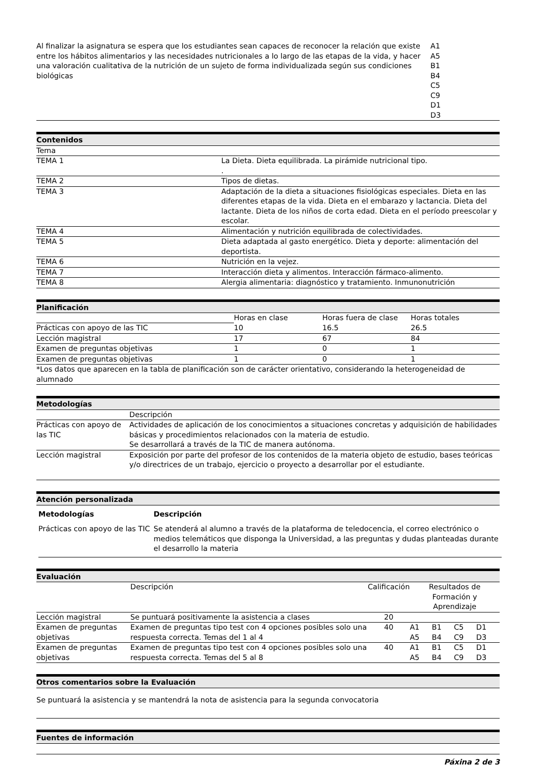| Al finalizar la asignatura se espera que los estudiantes sean capaces de reconocer la relación que existe entre los hábitos alimentarios y las necesidades nutricionales a lo largo de las etapas de la vida, y hacer una valoración cualitativa de la nutrición de un sujeto de forma individualizada según sus condiciones biológicas | A1 A5 B1 B4 C5 C9 D1 D3 |
Contenidos
| Tema | |
| TEMA 1 | La Dieta. Dieta equilibrada. La pirámide nutricional tipo. . |
| TEMA 2 | Tipos de dietas. |
| TEMA 3 | Adaptación de la dieta a situaciones fisiológicas especiales. Dieta en las diferentes etapas de la vida. Dieta en el embarazo y lactancia. Dieta del lactante. Dieta de los niños de corta edad. Dieta en el período preescolar y escolar. |
| TEMA 4 | Alimentación y nutrición equilibrada de colectividades. |
| TEMA 5 | Dieta adaptada al gasto energético. Dieta y deporte: alimentación del deportista. |
| TEMA 6 | Nutrición en la vejez. |
| TEMA 7 | Interacción dieta y alimentos. Interacción fármaco-alimento. |
| TEMA 8 | Alergia alimentaria: diagnóstico y tratamiento. Inmunonutrición |
Planificación
| | Horas en clase | Horas fuera de clase | Horas totales |
| Prácticas con apoyo de las TIC | 10 | 16.5 | 26.5 |
| Lección magistral | 17 | 67 | 84 |
| Examen de preguntas objetivas | 1 | 0 | 1 |
| Examen de preguntas objetivas | 1 | 0 | 1 |
| *Los datos que aparecen en la tabla de planificación son de carácter orientativo, considerando la heterogeneidad de alumnado | | | |
Metodologías
| | Descripción |
| Prácticas con apoyo de las TIC | Actividades de aplicación de los conocimientos a situaciones concretas y adquisición de habilidades básicas y procedimientos relacionados con la materia de estudio. Se desarrollará a través de la TIC de manera autónoma. |
| Lección magistral | Exposición por parte del profesor de los contenidos de la materia objeto de estudio, bases teóricas y/o directrices de un trabajo, ejercicio o proyecto a desarrollar por el estudiante. |
Atención personalizada
| Metodologías | Descripción |
| --- | --- |
| Prácticas con apoyo de las TIC | Se atenderá al alumno a través de la plataforma de teledocencia, el correo electrónico o medios telemáticos que disponga la Universidad, a las preguntas y dudas planteadas durante el desarrollo la materia |
Evaluación
| | Descripción | Calificación | Resultados de Formación y Aprendizaje | | | |
| Lección magistral | Se puntuará positivamente la asistencia a clases | 20 | | | | |
| Examen de preguntas objetivas | Examen de preguntas tipo test con 4 opciones posibles solo una respuesta correcta. Temas del 1 al 4 | 40 | A1 A5 | B1 B4 | C5 C9 | D1 D3 |
| Examen de preguntas objetivas | Examen de preguntas tipo test con 4 opciones posibles solo una respuesta correcta. Temas del 5 al 8 | 40 | A1 A5 | B1 B4 | C5 C9 | D1 D3 |
Otros comentarios sobre la Evaluación
Se puntuará la asistencia y se mantendrá la nota de asistencia para la segunda convocatoria
Fuentes de información
Páxina 2 de 3